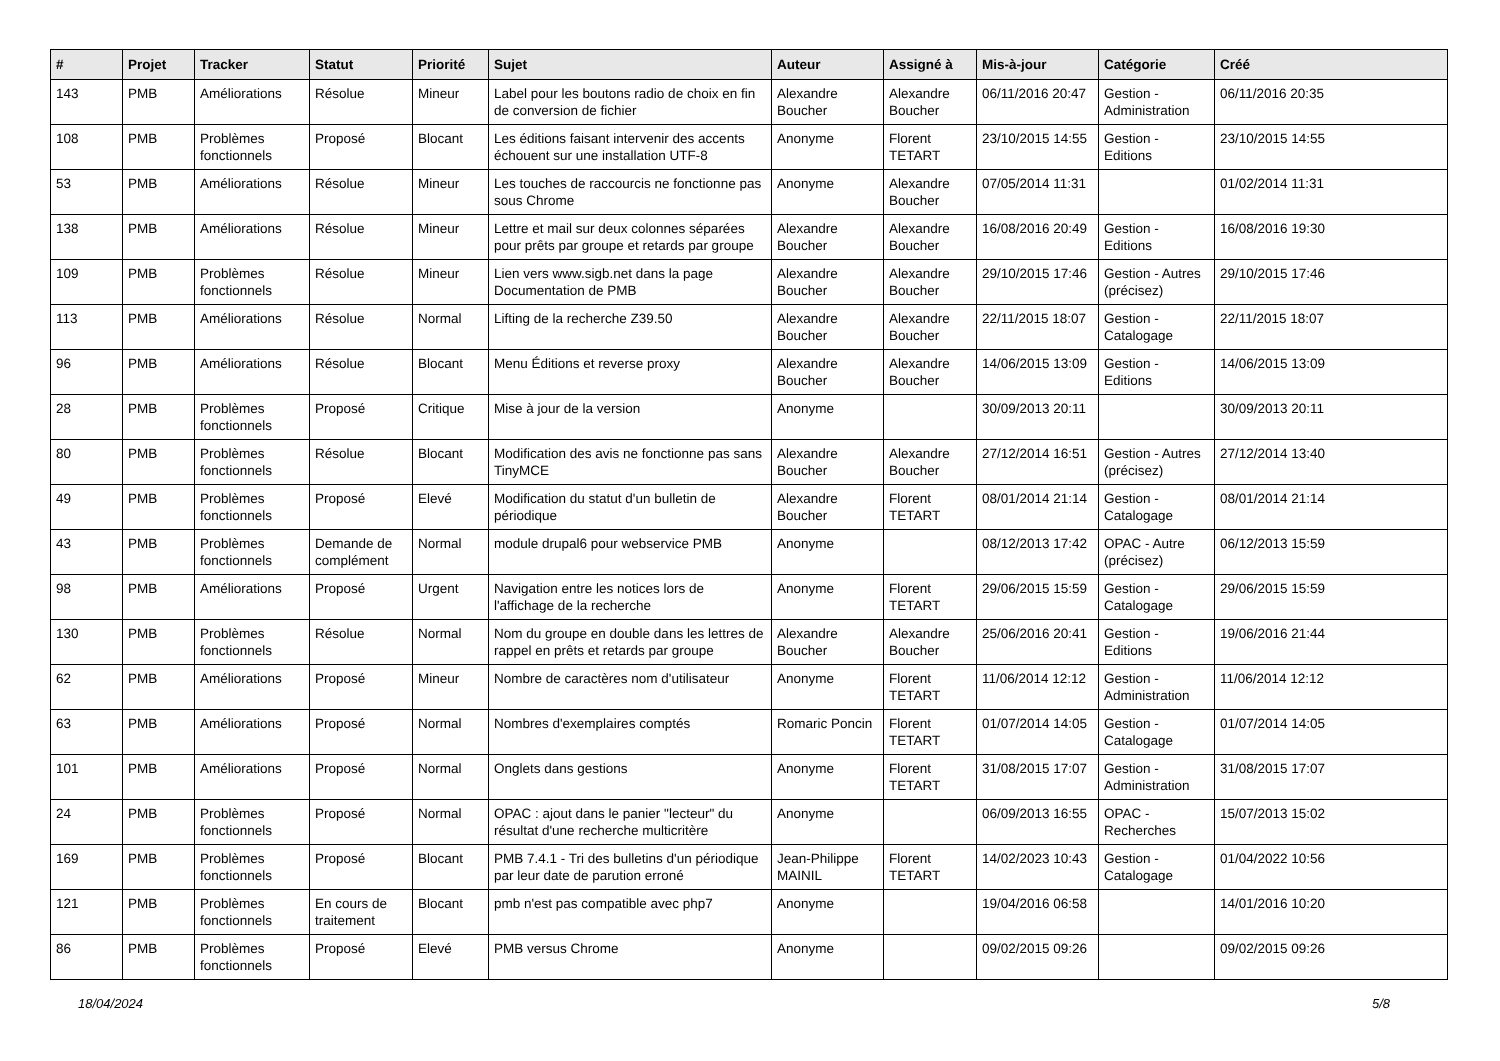| # | Projet | Tracker | Statut | Priorité | Sujet | Auteur | Assigné à | Mis-à-jour | Catégorie | Créé |
| --- | --- | --- | --- | --- | --- | --- | --- | --- | --- | --- |
| 143 | PMB | Améliorations | Résolue | Mineur | Label pour les boutons radio de choix en fin de conversion de fichier | Alexandre Boucher | Alexandre Boucher | 06/11/2016 20:47 | Gestion - Administration | 06/11/2016 20:35 |
| 108 | PMB | Problèmes fonctionnels | Proposé | Blocant | Les éditions faisant intervenir des accents échouent sur une installation UTF-8 | Anonyme | Florent TETART | 23/10/2015 14:55 | Gestion - Editions | 23/10/2015 14:55 |
| 53 | PMB | Améliorations | Résolue | Mineur | Les touches de raccourcis ne fonctionne pas sous Chrome | Anonyme | Alexandre Boucher | 07/05/2014 11:31 | | 01/02/2014 11:31 |
| 138 | PMB | Améliorations | Résolue | Mineur | Lettre et mail sur deux colonnes séparées pour prêts par groupe et retards par groupe | Alexandre Boucher | Alexandre Boucher | 16/08/2016 20:49 | Gestion - Editions | 16/08/2016 19:30 |
| 109 | PMB | Problèmes fonctionnels | Résolue | Mineur | Lien vers www.sigb.net dans la page Documentation de PMB | Alexandre Boucher | Alexandre Boucher | 29/10/2015 17:46 | Gestion - Autres (précisez) | 29/10/2015 17:46 |
| 113 | PMB | Améliorations | Résolue | Normal | Lifting de la recherche Z39.50 | Alexandre Boucher | Alexandre Boucher | 22/11/2015 18:07 | Gestion - Catalogage | 22/11/2015 18:07 |
| 96 | PMB | Améliorations | Résolue | Blocant | Menu Éditions et reverse proxy | Alexandre Boucher | Alexandre Boucher | 14/06/2015 13:09 | Gestion - Editions | 14/06/2015 13:09 |
| 28 | PMB | Problèmes fonctionnels | Proposé | Critique | Mise à jour de la version | Anonyme | | 30/09/2013 20:11 | | 30/09/2013 20:11 |
| 80 | PMB | Problèmes fonctionnels | Résolue | Blocant | Modification des avis ne fonctionne pas sans TinyMCE | Alexandre Boucher | Alexandre Boucher | 27/12/2014 16:51 | Gestion - Autres (précisez) | 27/12/2014 13:40 |
| 49 | PMB | Problèmes fonctionnels | Proposé | Elevé | Modification du statut d'un bulletin de périodique | Alexandre Boucher | Florent TETART | 08/01/2014 21:14 | Gestion - Catalogage | 08/01/2014 21:14 |
| 43 | PMB | Problèmes fonctionnels | Demande de complément | Normal | module drupal6 pour webservice PMB | Anonyme | | 08/12/2013 17:42 | OPAC - Autre (précisez) | 06/12/2013 15:59 |
| 98 | PMB | Améliorations | Proposé | Urgent | Navigation entre les notices lors de l'affichage de la recherche | Anonyme | Florent TETART | 29/06/2015 15:59 | Gestion - Catalogage | 29/06/2015 15:59 |
| 130 | PMB | Problèmes fonctionnels | Résolue | Normal | Nom du groupe en double dans les lettres de rappel en prêts et retards par groupe | Alexandre Boucher | Alexandre Boucher | 25/06/2016 20:41 | Gestion - Editions | 19/06/2016 21:44 |
| 62 | PMB | Améliorations | Proposé | Mineur | Nombre de caractères nom d'utilisateur | Anonyme | Florent TETART | 11/06/2014 12:12 | Gestion - Administration | 11/06/2014 12:12 |
| 63 | PMB | Améliorations | Proposé | Normal | Nombres d'exemplaires comptés | Romaric Poncin | Florent TETART | 01/07/2014 14:05 | Gestion - Catalogage | 01/07/2014 14:05 |
| 101 | PMB | Améliorations | Proposé | Normal | Onglets dans gestions | Anonyme | Florent TETART | 31/08/2015 17:07 | Gestion - Administration | 31/08/2015 17:07 |
| 24 | PMB | Problèmes fonctionnels | Proposé | Normal | OPAC : ajout dans le panier "lecteur" du résultat d'une recherche multicritère | Anonyme | | 06/09/2013 16:55 | OPAC - Recherches | 15/07/2013 15:02 |
| 169 | PMB | Problèmes fonctionnels | Proposé | Blocant | PMB 7.4.1 - Tri des bulletins d'un périodique par leur date de parution erroné | Jean-Philippe MAINIL | Florent TETART | 14/02/2023 10:43 | Gestion - Catalogage | 01/04/2022 10:56 |
| 121 | PMB | Problèmes fonctionnels | En cours de traitement | Blocant | pmb n'est pas compatible avec php7 | Anonyme | | 19/04/2016 06:58 | | 14/01/2016 10:20 |
| 86 | PMB | Problèmes fonctionnels | Proposé | Elevé | PMB versus Chrome | Anonyme | | 09/02/2015 09:26 | | 09/02/2015 09:26 |
18/04/2024 5/8